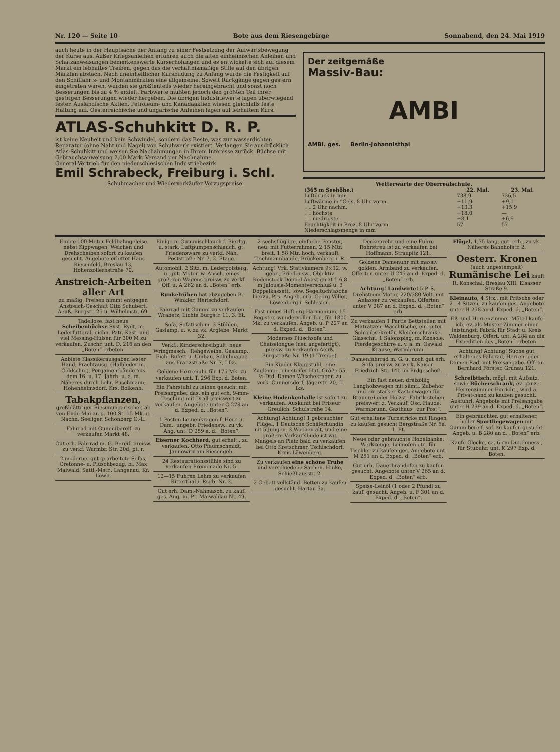Nr. 120 — Seite 10 Bote aus dem Riesengebirge Sonnabend, den 24. Mai 1919
auch heute in der Hauptsache der Anfang zu einer Festsetzung der Aufwärtsbewegung der Kurse aus. Außer Kriegsanleihen erfuhren auch die alten einheimischen Anleihen und Schatzanweisungen bemerkenswerte Kurserholungen und es entwickelte sich auf diesem Markt ein lebhaftes Treiben, gegen das die verhältnismäßige Stille auf den übrigen Märkten abstach. Nach uneinheitlicher Kursbildung zu Anfang wurde die Festigkeit auf den Schiffahrts- und Montanmärkten eine allgemeine. Soweit Rückgänge gegen gestern eingetreten waren, wurden sie größtenteils wieder hereingebracht und sonst noch Besserungen bis zu 4 % erzielt. Farbwerte mußten jedoch den größten Teil ihrer gestrigen Besserungen wieder hergeben. Die übrigen Industriewerte lagen überwiegend fester. Ausländische Aktien, Petroleum- und Kanadaaktien wiesen gleichfalls feste Haltung auf. Oesterreichische und ungarische Anleihen lagen auf lebhaftem Kurs.
ATLAS-Schuhkitt D. R. P.
ist keine Neuheit und kein Schwindel, sondern das Beste, was zur wasserdichten Reparatur (ohne Naht und Nagel) von Schuhwerk existiert. Verlangen Sie ausdrücklich Atlas-Schuhkitt und weisen Sie Nachahmungen in Ihrem Interesse zurück. Büchse mit Gebrauchsanweisung 2,00 Mark. Versand per Nachnahme.
General-Vertrieb für den niederschlesischen Industriebezirk
Emil Schrabeck, Freiburg i. Schl.
Schuhmacher und Wiederverkäufer Vorzugspreise.
Der zeitgemäße
Massiv-Bau:
AMBI
AMBI. ges. Berlin-Johannisthal
Wetterwarte der Oberrealschule.
| (365 m Seehöhe.) | 22. Mai. | 23. Mai. |
| --- | --- | --- |
| Luftdruck in mm | 738,9 | 736,5 |
| Luftwärme in °Cels. 8 Uhr vorm. | +11,9 | +9,1 |
| „ „ 2 Uhr nachm. | +13,3 | +15,9 |
| „ „ höchste | +18,0 | — |
| „ „ niedrigste | +8,1 | +6,9 |
| Feuchtigkeit in Proz. 8 Uhr vorm. | 57 | 57 |
| Niederschlagsmenge in mm | | |
Einige 100 Meter Feldbahngeleise nebst Kippwagen, Weichen und Drehscheiben sofort zu kaufen gesucht. Angebote erbittet Hans Riesenfeld, Breslau 13, Hohenzollernstraße 70.
Anstreich-Arbeiten aller Art
zu mäßig. Preisen nimmt entgegen Anstreich-Geschäft Otto Schubert, Aeuß. Burgstr. 25 u. Wilhelmstr. 69.
Tadellose, fast neue Scheibenbüchse Syst. Rydt, m. Lederfutteral, eichn. Patr.-Kast. und viel Messing-Hülsen für 300 M zu verkaufen. Zuschr. unt. D. 216 an den „Boten“ erbeten.
Anbiete Klassikerausgaben lester Hand, Prachtausg. (Halbleder m. Goldschn.), Pergamentbände aus dem 16. u. 17. Jahrh. u. a. m. Näheres durch Lehr. Puschmann, Hohenhelmsdorf, Krs. Bolkenh.
Tabakpflanzen,
großblättriger Riesenungarischer, ab von Ende Mai an p. 100 St. 15 Mk. g. Nachn. Seeliger, Schönberg O.-L.
Fahrrad mit Gummibereif. zu verkaufen Markt 48.
Gut erh. Fahrrad m. G.-Bereif. preisw. zu verkf. Warmbr. Str. 20d, pt. r.
2 moderne, gut gearbeitete Sofas, Cretonne- u. Plüschbezug, bl. Max Maiwald, Sattl.-Mstr., Langenau, Kr. Löwb.
Einige m Gummischlauch f. Bierltg. u. stark. Luftpumpenschlauch, gt. Friedensware zu verkf. Näh. Poststraße Nr. 7, 2. Etage.
Automobil, 2 Sitz. m. Lederpolsterg. u. gut. Motor, w. Ansch. eines größeren Wagens preisw. zu verkf. Off. u. A 262 an d. „Boten“ erb.
Runkelrüben hat abzugeben B. Winkler, Herischdorf.
Fahrrad mit Gummi zu verkaufen Wrabetz, Lichte Burgstr. 11, 3. Et.
Sofa, Sofatisch m. 3 Stühlen, Gaslamp. u. v. zu vk. Arglebe, Markt 32.
Verkf.: Kinderschreibpult, neue Wringmasch., Rehgeweihe, Gaslamp., Eich.-Bufett u. Umbau, Schulmappe aus Franzstraße Nr. 7, I lks.
Goldene Herrenuhr für 175 Mk. zu verkaufen unt. T. 296 Exp. d. Boten.
Ein Fahrstuhl zu leihen gesucht mit Preisangabe; das. ein gut erh. 9-mm-Tesching mit Drall preiswert zu verkaufen. Angebote unter G 278 an d. Exped. d. „Boten“.
1 Posten Leinenkragen f. Herr. u. Dam., ungebr. Friedensw., zu vk. Ang. unt. D 259 a. d. „Boten“.
Eiserner Kochherd, gut erhalt., zu verkaufen. Otto Pfaumschmidt, Jannowitz am Riesengeb.
24 Restaurationsstühle sind zu verkaufen Promenade Nr. 5.
12—15 Fuhren Lehm zu verkaufen Ritterthal i. Rsgb. Nr. 3.
Gut erh. Dam.-Nähmasch. zu kauf. ges. Ang. m. Pr. Maiwaldau Nr. 49.
2 sechsflüglige, einfache Fenster, neu, mit Futterrahmen, 2,15 Mtr. breit, 1,58 Mtr. hoch, verkauft Teichmannbaude, Brückenberg i. R.
Achtung! Vrk. Stativkamera 9×12, w. gebr., Friedensw., Objektiv Rodenstock Doppel-Anastigmat f. 6,8 m Jalousie-Momentverschluß u. 3 Doppelkassett., sow. Segeltuchtasche hierzu. Prs.-Angeb. erb. Georg Völler, Löwenberg i. Schlesien.
Fast neues Hofberg-Harmonium, 15 Register, wundervoller Ton, für 1800 Mk. zu verkaufen. Angeb. u. P 227 an d. Exped. d. „Boten“.
Modernes Plüschsofa und Chaiselongue (neu angefertigt), preisw. zu verkaufen Aeuß. Burgstraße Nr. 19 (1 Treppe).
Ein Kinder-Klappstuhl, eine Zuglampe, ein steifer Hut, Größe 55, ½ Dtd. Damen-Wäschekragen zu verk. Cunnersdorf, Jägerstr. 20, II lks.
Kleine Hodenkenhalle ist sofort zu verkaufen. Auskunft bei Friseur Greulich, Schulstraße 14.
Achtung! Achtung! 1 gebrauchter Flügel, 1 Deutsche Schäferhündin mit 5 Jungen, 3 Wochen alt, und eine größere Verkaufsbude ist wg. Mangels an Platz bald zu verkaufen bei Otto Kretschmer, Tschischdorf, Kreis Löwenberg.
Zu verkaufen eine schöne Truhe und verschiedene Sachen. Hinke, Schießhausstr. 2.
2 Gebett vollständ. Betten zu kaufen gesucht. Hartau 3a.
Deckenrohr und eine Fuhre Rohrstreu ist zu verkaufen bei Hoffmann, Straupitz 121.
Goldene Damenuhr mit massiv golden. Armband zu verkaufen. Offerten unter U 245 an d. Exped. d. „Boten“ erb.
Achtung! Landwirte! 5-P.-S.-Drehstrom-Motor, 220/380 Volt, mit Anlasser zu verkaufen. Offerten unter V 287 an d. Exped. d. „Boten“ erb.
Zu verkaufen 1 Partie Bettstellen mit Matratzen, Waschtische, ein guter Schreibsekretär, Kleiderschränke, Glasschr., 1 Salonspieg. m. Konsole, Pferdegeschirre u. v. a. m. Oswald Krause, Warmbrunn.
Damenfahrrad m. G. u. noch gut erh. Sofa preisw. zu verk. Kaiser-Friedrich-Str. 14b im Erdgeschoß.
Ein fast neuer, dreizöllig Langholzwagen mit sämtl. Zubehör und ein starker Kastenwagen für Brauerei oder Holzst.-Fabrik stehen preiswert z. Verkauf. Osc. Haude, Warmbrunn, Gasthaus „zur Post“.
Gut erhaltene Turnstricke mit Ringen zu kaufen gesucht Bergstraße Nr. 6a, 1. Et.
Neue oder gebrauchte Hobelbänke, Werkzeuge, Leimöfen etc. für Tischler zu kaufen ges. Angebote unt. M 251 an d. Exped. d. „Boten“ erb.
Gut erh. Dauerbrandofen zu kaufen gesucht. Angebote unter V 265 an d. Exped. d. „Boten“ erb.
Speise-Leinöl (1 oder 2 Pfund) zu kauf. gesucht. Angeb. u. F 301 an d. Exped. d. „Boten“.
Flügel, 1,75 lang, gut. erh., zu vk. Näheres Bahnhofstr. 2.
Oesterr. Kronen (auch ungestempelt) Rumänische Lei kauft R. Konschal, Breslau XIII, Elsasser Straße 9.
Kleinauto, 4 Sitz., mit Pritsche oder 2—4 Sitzen, zu kaufen ges. Angebote unter H 258 an d. Exped. d. „Boten“.
Eß- und Herrenzimmer-Möbel kaufe ich, ev. als Muster-Zimmer einer leistungsf. Fabrik für Stadt u. Kreis Waldenburg. Offert. unt. A 284 an die Expedition des „Boten“ erbeten.
Achtung! Achtung! Suche gut erhaltenes Fahrrad, Herren- oder Damen-Rad, mit Preisangabe. Off. an Bernhard Förster, Grunau 121.
Schreibtisch, mögl. mit Aufsatz, sowie Bücherschrank, ev. ganze Herrenzimmer-Einricht., wird a. Privat-hand zu kaufen gesucht. Ausführl. Angebote mit Preisangabe unter H 299 an d. Exped. d. „Boten“.
Ein gebrauchter, gut erhaltener, heller Sportliegewagen mit Gummibereif. sof. zu kaufen gesucht. Angeb. u. B 280 an d. „Boten“ erb.
Kaufe Glocke, ca. 6 cm Durchmess., für Stubuhr. unt. K 297 Exp. d. Boten.